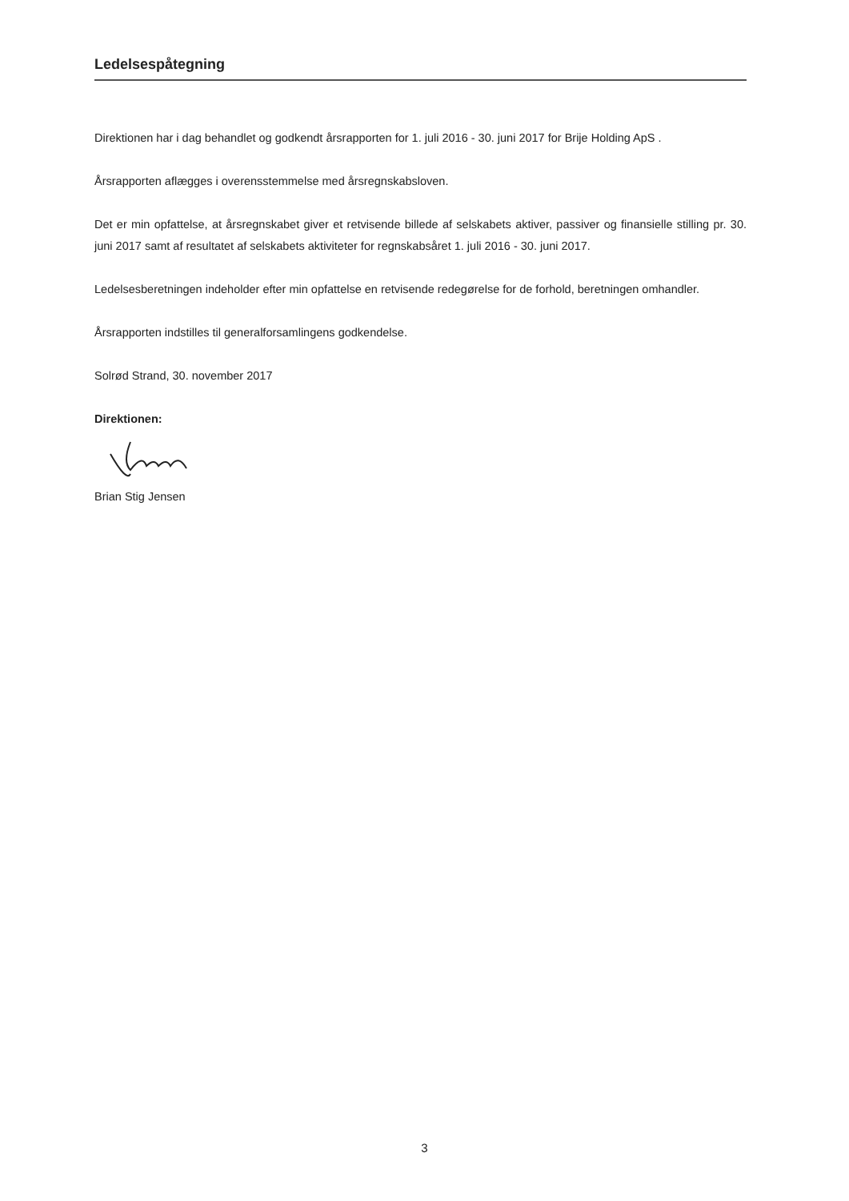Ledelsespåtegning
Direktionen har i dag behandlet og godkendt årsrapporten for 1. juli 2016 - 30. juni 2017 for Brije Holding ApS .
Årsrapporten aflægges i overensstemmelse med årsregnskabsloven.
Det er min opfattelse, at årsregnskabet giver et retvisende billede af selskabets aktiver, passiver og finansielle stilling pr. 30. juni 2017 samt af resultatet af selskabets aktiviteter for regnskabsåret 1. juli 2016 - 30. juni 2017.
Ledelsesberetningen indeholder efter min opfattelse en retvisende redegørelse for de forhold, beretningen omhandler.
Årsrapporten indstilles til generalforsamlingens godkendelse.
Solrød Strand, 30. november 2017
Direktionen:
Brian Stig Jensen
3